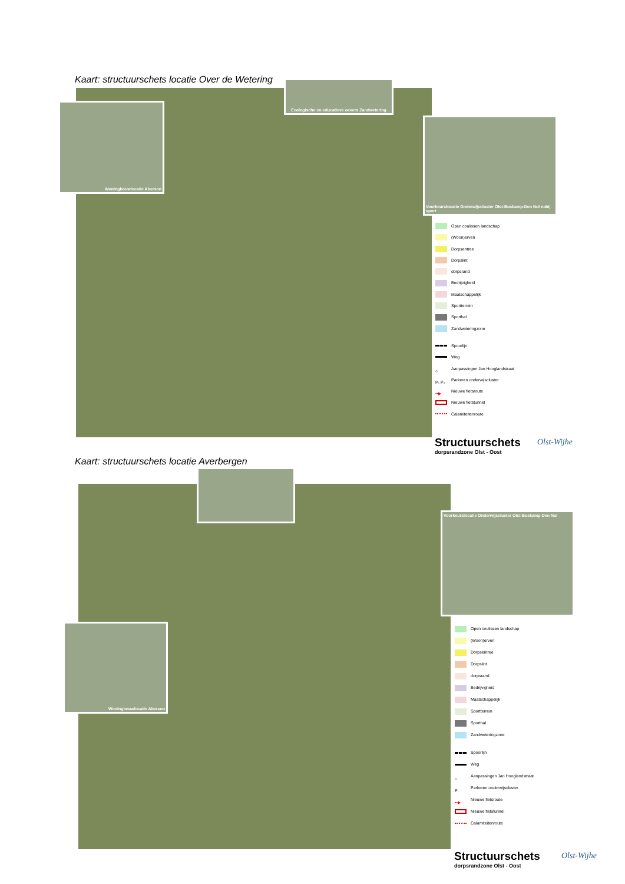Kaart: structuurschets locatie Over de Wetering
Woningbouwlocatie Aberson
Ecologische en educatieve oevers Zandwetering
Voorkeurslocatie Onderwijscluster Olst-Boskamp-Den Nul nabij sport
Open coulissen landschap
(Woon)erven
Dorpsentree
Dorpslint
dorpsrand
Bedrijvigheid
Maatschappelijk
Sportterrein
Sporthal
Zandweteringzone
Spoorlijn
Weg
○ Aanpassingen Jan Hooglandstraat
P₁ P₂ Parkeren onderwijscluster
••▶ Nieuwe fietsroute
Nieuwe fietstunnel
Calamiteitenroute
Structuurschets
dorpsrandzone Olst - Oost
Olst-Wijhe
Kaart: structuurschets locatie Averbergen
Voorkeurslocatie Onderwijscluster Olst-Boskamp-Den Nul
Woningbouwlocatie Aberson
Open coulissen landschap
(Woon)erven
Dorpsentree
Dorpslint
dorpsrand
Bedrijvigheid
Maatschappelijk
Sportterrein
Sporthal
Zandweteringzone
Spoorlijn
Weg
○ Aanpassingen Jan Hooglandstraat
P Parkeren onderwijscluster
••▶ Nieuwe fietsroute
Nieuwe fietstunnel
Calamiteitenroute
Structuurschets
dorpsrandzone Olst - Oost
Olst-Wijhe